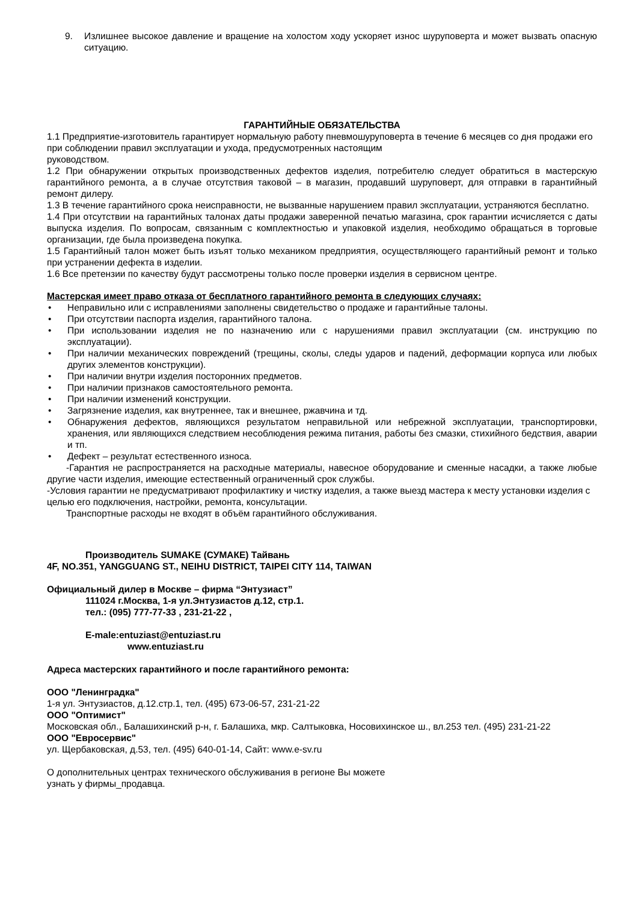9. Излишнее высокое давление и вращение на холостом ходу ускоряет износ шуруповерта и может вызвать опасную ситуацию.
ГАРАНТИЙНЫЕ ОБЯЗАТЕЛЬСТВА
1.1 Предприятие-изготовитель гарантирует нормальную работу пневмошуруповерта в течение 6 месяцев со дня продажи его при соблюдении правил эксплуатации и ухода, предусмотренных настоящим
руководством.
1.2 При обнаружении открытых производственных дефектов изделия, потребителю следует обратиться в мастерскую гарантийного ремонта, а в случае отсутствия таковой – в магазин, продавший шуруповерт, для отправки в гарантийный ремонт дилеру.
1.3 В течение гарантийного срока неисправности, не вызванные нарушением правил эксплуатации, устраняются бесплатно.
1.4 При отсутствии на гарантийных талонах даты продажи заверенной печатью магазина, срок гарантии исчисляется с даты выпуска изделия. По вопросам, связанным с комплектностью и упаковкой изделия, необходимо обращаться в торговые организации, где была произведена покупка.
1.5 Гарантийный талон может быть изъят только механиком предприятия, осуществляющего гарантийный ремонт и только при устранении дефекта в изделии.
1.6 Все претензии по качеству будут рассмотрены только после проверки изделия в сервисном центре.
Мастерская имеет право отказа от бесплатного гарантийного ремонта в следующих случаях:
• Неправильно или с исправлениями заполнены свидетельство о продаже и гарантийные талоны.
• При отсутствии паспорта изделия, гарантийного талона.
• При использовании изделия не по назначению или с нарушениями правил эксплуатации (см. инструкцию по эксплуатации).
• При наличии механических повреждений (трещины, сколы, следы ударов и падений, деформации корпуса или любых других элементов конструкции).
• При наличии внутри изделия посторонних предметов.
• При наличии признаков самостоятельного ремонта.
• При наличии изменений конструкции.
• Загрязнение изделия, как внутреннее, так и внешнее, ржавчина и тд.
• Обнаружения дефектов, являющихся результатом неправильной или небрежной эксплуатации, транспортировки, хранения, или являющихся следствием несоблюдения режима питания, работы без смазки, стихийного бедствия, аварии и тп.
• Дефект – результат естественного износа.
-Гарантия не распространяется на расходные материалы, навесное оборудование и сменные насадки, а также любые другие части изделия, имеющие естественный ограниченный срок службы.
-Условия гарантии не предусматривают профилактику и чистку изделия, а также выезд мастера к месту установки изделия с целью его подключения, настройки, ремонта, консультации.
Транспортные расходы не входят в объём гарантийного обслуживания.
Производитель SUMAKE (СУМАКЕ) Тайвань
4F, NO.351, YANGGUANG ST., NEIHU DISTRICT, TAIPEI CITY 114, TAIWAN
Официальный дилер в Москве – фирма “Энтузиаст”
111024 г.Москва, 1-я ул.Энтузиастов д.12, стр.1.
тел.: (095) 777-77-33 , 231-21-22 ,
E-male:entuziast@entuziast.ru
www.entuziast.ru
Адреса мастерских гарантийного и после гарантийного ремонта:
ООО "Ленинградка"
1-я ул. Энтузиастов, д.12.стр.1, тел. (495) 673-06-57, 231-21-22
ООО "Оптимист"
Московская обл., Балашихинский р-н, г. Балашиха, мкр. Салтыковка, Носовихинское ш., вл.253 тел. (495) 231-21-22
ООО "Евросервис"
ул. Щербаковская, д.53, тел. (495) 640-01-14, Сайт: www.e-sv.ru
О дополнительных центрах технического обслуживания в регионе Вы можете
узнать у фирмы_продавца.